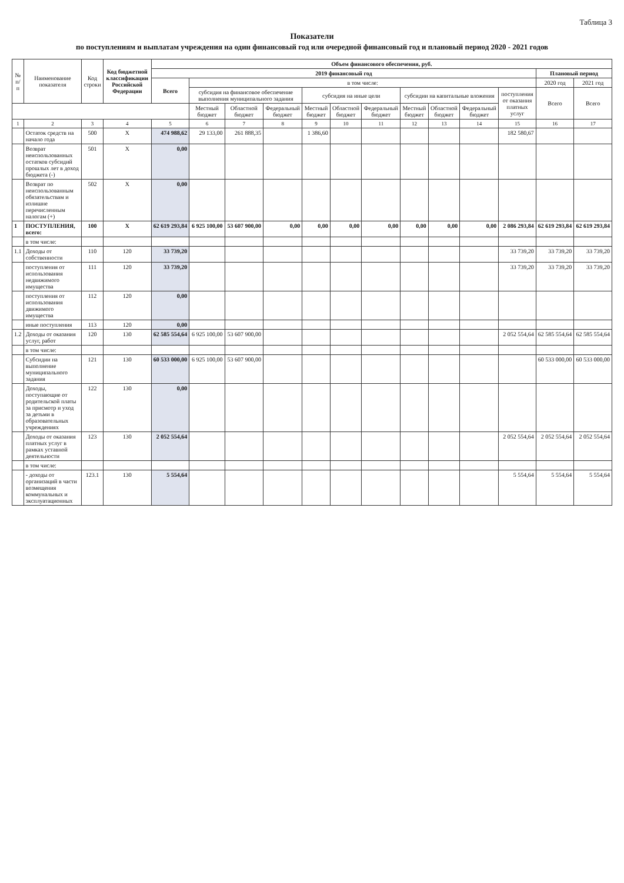Таблица 3
Показатели
по поступлениям и выплатам учреждения на один финансовый год или очередной финансовый год и плановый период 2020 - 2021 годов
| № п/п | Наименование показателя | Код строки | Код бюджетной классификации Российской Федерации | Объем финансового обеспечения, руб. | | | | | | | | | | | | |
| --- | --- | --- | --- | --- | --- | --- | --- | --- | --- | --- | --- | --- | --- | --- | --- | --- |
| | | | | 2019 финансовый год | | | | | | | | | | | Плановый период | |
| | | | | Всего | в том числе: | | | | | | | | | | 2020 год | 2021 год |
| | | | | | субсидия на финансовое обеспечение выполнения муниципального задания | | | субсидия на иные цели | | | субсидии на капитальные вложения | | | поступления от оказания платных услуг | Всего | Всего |
| | | | | | Местный бюджет | Областной бюджет | Федеральный бюджет | Местный бюджет | Областной бюджет | Федеральный бюджет | Местный бюджет | Областной бюджет | Федеральный бюджет | | | |
| 1 | 2 | 3 | 4 | 5 | 6 | 7 | 8 | 9 | 10 | 11 | 12 | 13 | 14 | 15 | 16 | 17 |
| | Остаток средств на начало года | 500 | X | 474 988,62 | 29 133,00 | 261 888,35 | | 1 386,60 | | | | | | 182 580,67 | | |
| | Возврат неиспользованных остатков субсидий прошлых лет в доход бюджета (-) | 501 | X | 0,00 | | | | | | | | | | | | |
| | Возврат по неиспользованным обязательствам и излишне перечисленным налогам (+) | 502 | X | 0,00 | | | | | | | | | | | | |
| 1 | ПОСТУПЛЕНИЯ, всего: | 100 | X | 62 619 293,84 | 6 925 100,00 | 53 607 900,00 | 0,00 | 0,00 | 0,00 | 0,00 | 0,00 | 0,00 | 0,00 | 2 086 293,84 | 62 619 293,84 | 62 619 293,84 |
| | в том числе: | | | | | | | | | | | | | | | |
| 1.1 | Доходы от собственности | 110 | 120 | 33 739,20 | | | | | | | | | | 33 739,20 | 33 739,20 | 33 739,20 |
| | поступления от использования недвижимого имущества | 111 | 120 | 33 739,20 | | | | | | | | | | 33 739,20 | 33 739,20 | 33 739,20 |
| | поступления от использования движимого имущества | 112 | 120 | 0,00 | | | | | | | | | | | | |
| | иные поступления | 113 | 120 | 0,00 | | | | | | | | | | | | |
| 1.2 | Доходы от оказания услуг, работ | 120 | 130 | 62 585 554,64 | 6 925 100,00 | 53 607 900,00 | | | | | | | | 2 052 554,64 | 62 585 554,64 | 62 585 554,64 |
| | в том числе: | | | | | | | | | | | | | | | |
| | Субсидии на выполнение муниципального задания | 121 | 130 | 60 533 000,00 | 6 925 100,00 | 53 607 900,00 | | | | | | | | | 60 533 000,00 | 60 533 000,00 |
| | Доходы, поступающие от родительской платы за присмотр и уход за детьми в образовательных учреждениях | 122 | 130 | 0,00 | | | | | | | | | | | | |
| | Доходы от оказания платных услуг в рамках уставной деятельности | 123 | 130 | 2 052 554,64 | | | | | | | | | | 2 052 554,64 | 2 052 554,64 | 2 052 554,64 |
| | в том числе: | | | | | | | | | | | | | | | |
| | - доходы от организаций в части возмещения коммунальных и эксплуатационных | 123.1 | 130 | 5 554,64 | | | | | | | | | | 5 554,64 | 5 554,64 | 5 554,64 |